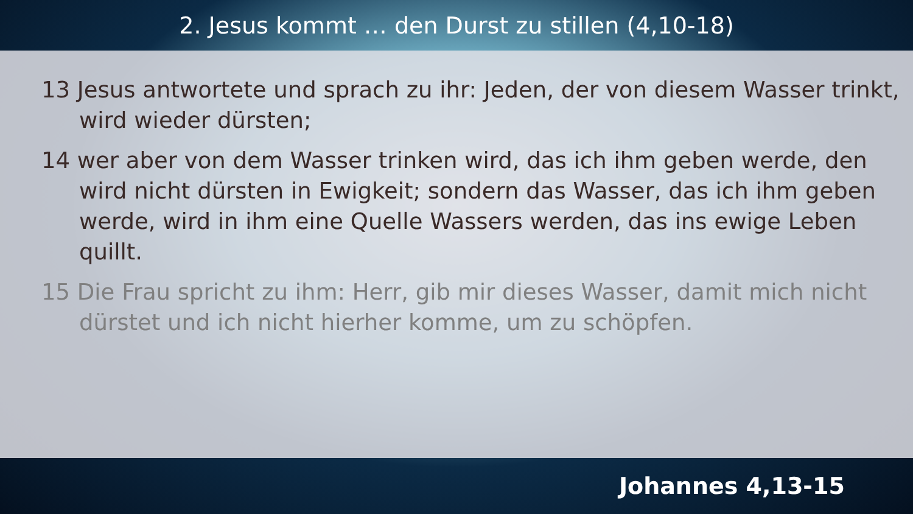2. Jesus kommt … den Durst zu stillen (4,10-18)
13 Jesus antwortete und sprach zu ihr: Jeden, der von diesem Wasser trinkt, wird wieder dürsten;
14 wer aber von dem Wasser trinken wird, das ich ihm geben werde, den wird nicht dürsten in Ewigkeit; sondern das Wasser, das ich ihm geben werde, wird in ihm eine Quelle Wassers werden, das ins ewige Leben quillt.
15 Die Frau spricht zu ihm: Herr, gib mir dieses Wasser, damit mich nicht dürstet und ich nicht hierher komme, um zu schöpfen.
Johannes 4,13-15